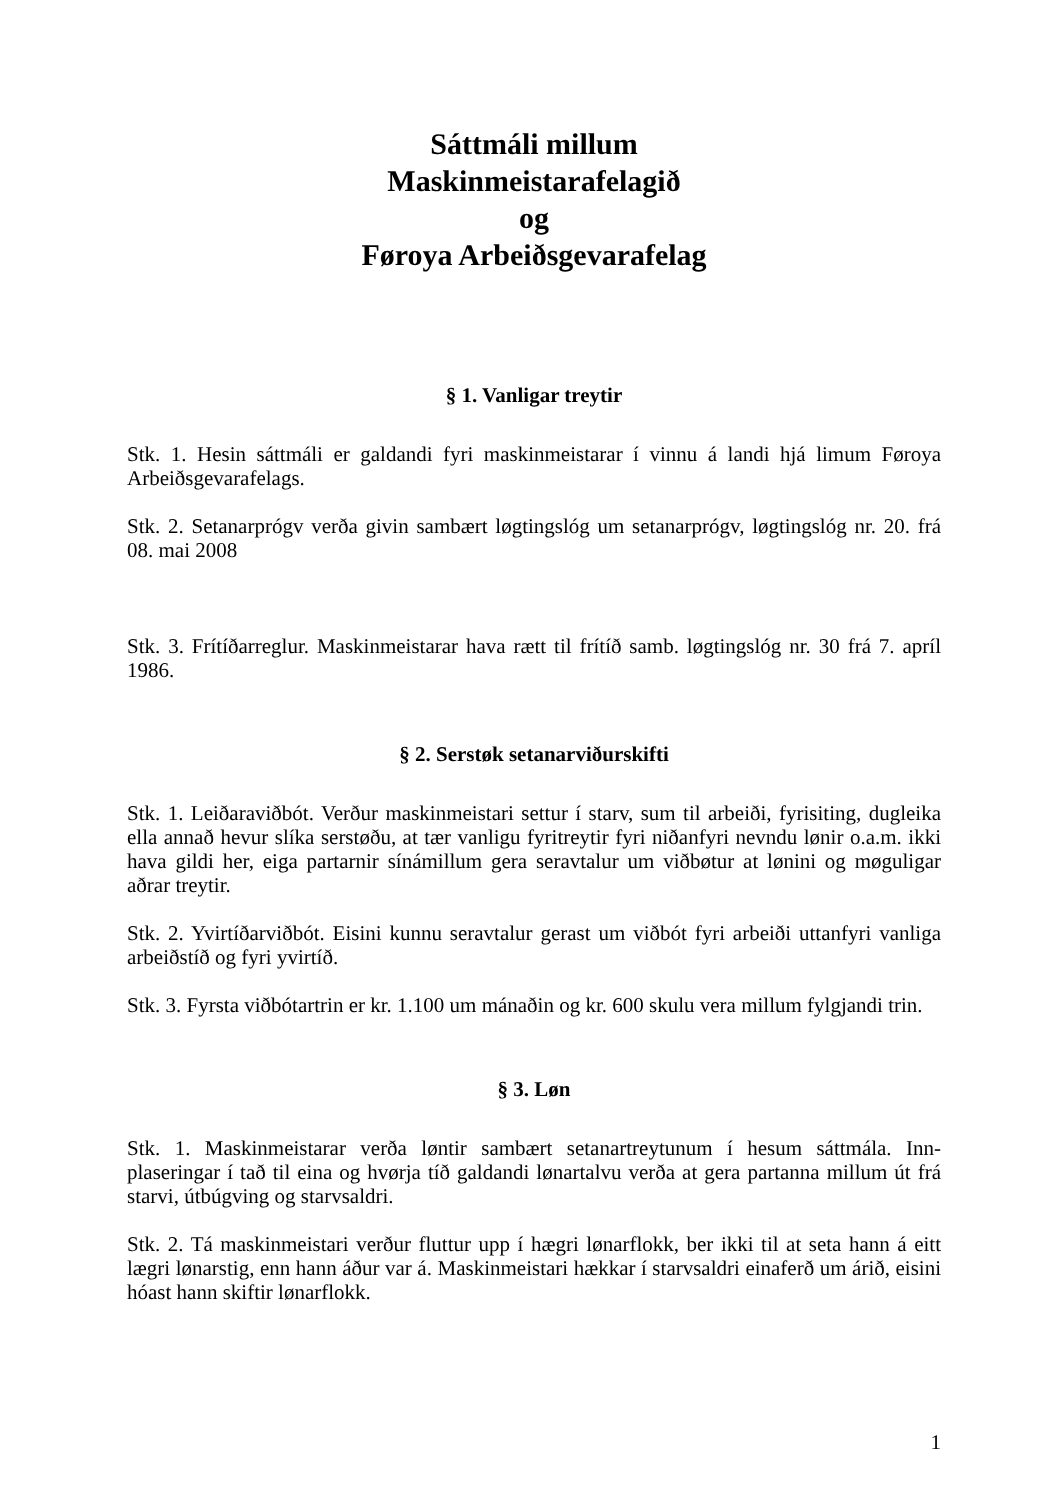Sáttmáli millum
Maskinmeistarafelagið
og
Føroya Arbeiðsgevarafelag
§ 1. Vanligar treytir
Stk. 1. Hesin sáttmáli er galdandi fyri maskinmeistarar í vinnu á landi hjá limum Føroya Arbeiðsgevarafelags.
Stk. 2. Setanarprógv verða givin sambært løgtingslóg um setanarprógv, løgtingslóg nr. 20. frá 08. mai 2008
Stk. 3. Frítíðarreglur. Maskinmeistarar hava rætt til frítíð samb. løgtingslóg nr. 30 frá 7. apríl 1986.
§ 2. Serstøk setanarviðurskifti
Stk. 1. Leiðaraviðbót. Verður maskinmeistari settur í starv, sum til arbeiði, fyrisiting, dugleika ella annað hevur slíka serstøðu, at tær vanligu fyritreytir fyri niðanfyri nevndu lønir o.a.m. ikki hava gildi her, eiga partarnir sínámillum gera seravtalur um viðbøtur at lønini og møguligar aðrar treytir.
Stk. 2. Yvirtíðarviðbót. Eisini kunnu seravtalur gerast um viðbót fyri arbeiði uttanfyri vanliga arbeiðstíð og fyri yvirtíð.
Stk. 3. Fyrsta viðbótartrin er kr. 1.100 um mánaðin og kr. 600 skulu vera millum fylgjandi trin.
§ 3. Løn
Stk. 1. Maskinmeistarar verða løntir sambært setanartreytunum í hesum sáttmála. Inn-plaseringar í tað til eina og hvørja tíð galdandi lønartalvu verða at gera partanna millum út frá starvi, útbúgving og starvsaldri.
Stk. 2. Tá maskinmeistari verður fluttur upp í hægri lønarflokk, ber ikki til at seta hann á eitt lægri lønarstig, enn hann áður var á. Maskinmeistari hækkar í starvsaldri einaferð um árið, eisini hóast hann skiftir lønarflokk.
1